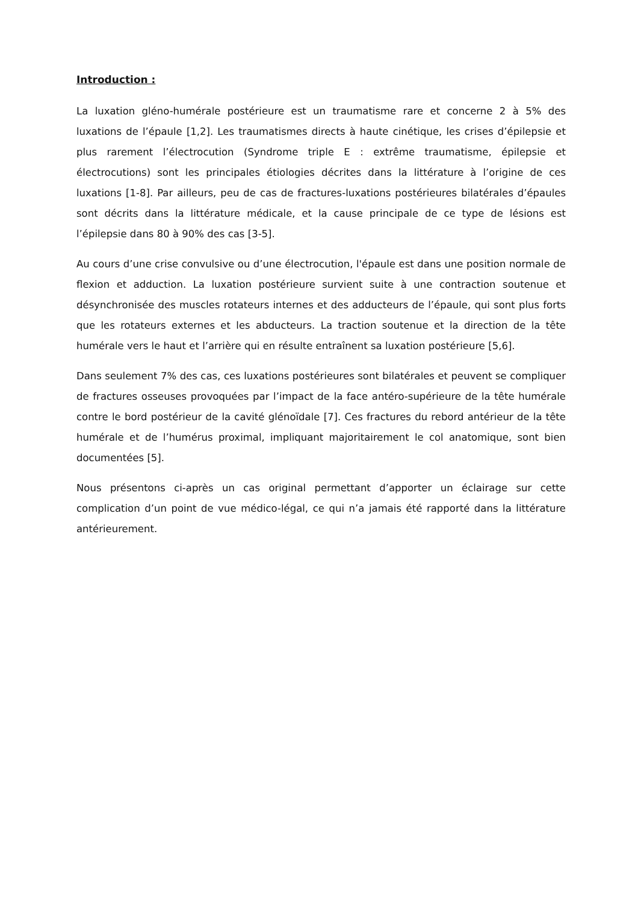Introduction :
La luxation gléno-humérale postérieure est un traumatisme rare et concerne 2 à 5% des luxations de l’épaule [1,2]. Les traumatismes directs à haute cinétique, les crises d’épilepsie et plus rarement l’électrocution (Syndrome triple E : extrême traumatisme, épilepsie et électrocutions) sont les principales étiologies décrites dans la littérature à l’origine de ces luxations [1-8]. Par ailleurs, peu de cas de fractures-luxations postérieures bilatérales d’épaules sont décrits dans la littérature médicale, et la cause principale de ce type de lésions est l’épilepsie dans 80 à 90% des cas [3-5].
Au cours d’une crise convulsive ou d’une électrocution, l'épaule est dans une position normale de flexion et adduction. La luxation postérieure survient suite à une contraction soutenue et désynchronisée des muscles rotateurs internes et des adducteurs de l’épaule, qui sont plus forts que les rotateurs externes et les abducteurs. La traction soutenue et la direction de la tête humérale vers le haut et l’arrière qui en résulte entraînent sa luxation postérieure [5,6].
Dans seulement 7% des cas, ces luxations postérieures sont bilatérales et peuvent se compliquer de fractures osseuses provoquées par l’impact de la face antéro-supérieure de la tête humérale contre le bord postérieur de la cavité glénoïdale [7]. Ces fractures du rebord antérieur de la tête humérale et de l’humérus proximal, impliquant majoritairement le col anatomique, sont bien documentées [5].
Nous présentons ci-après un cas original permettant d’apporter un éclairage sur cette complication d’un point de vue médico-légal, ce qui n’a jamais été rapporté dans la littérature antérieurement.